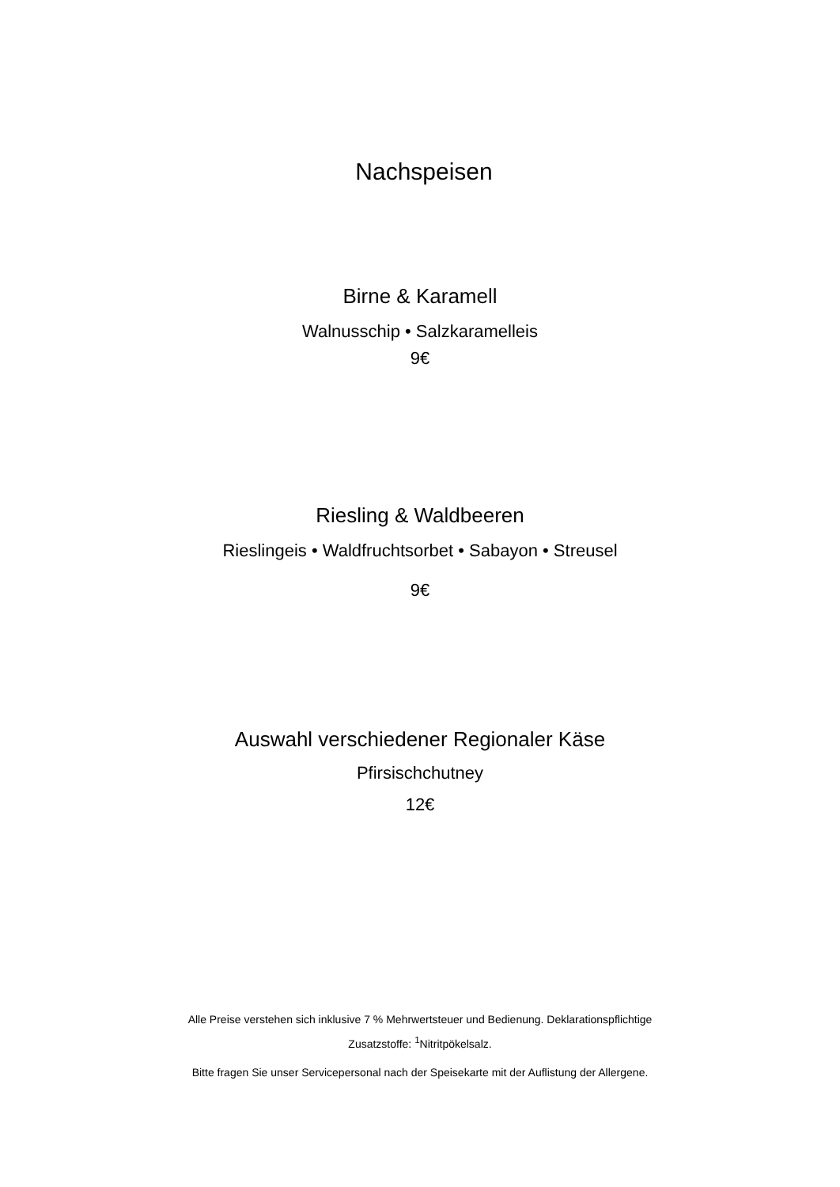Nachspeisen
Birne & Karamell
Walnusschip • Salzkaramelleis
9€
Riesling & Waldbeeren
Rieslingeis • Waldfruchtsorbet • Sabayon • Streusel
9€
Auswahl verschiedener Regionaler Käse
Pfirsischchutney
12€
Alle Preise verstehen sich inklusive 7 % Mehrwertsteuer und Bedienung. Deklarationspflichtige
Zusatzstoffe: <sup>1</sup>Nitritpökelsalz.
Bitte fragen Sie unser Servicepersonal nach der Speisekarte mit der Auflistung der Allergene.